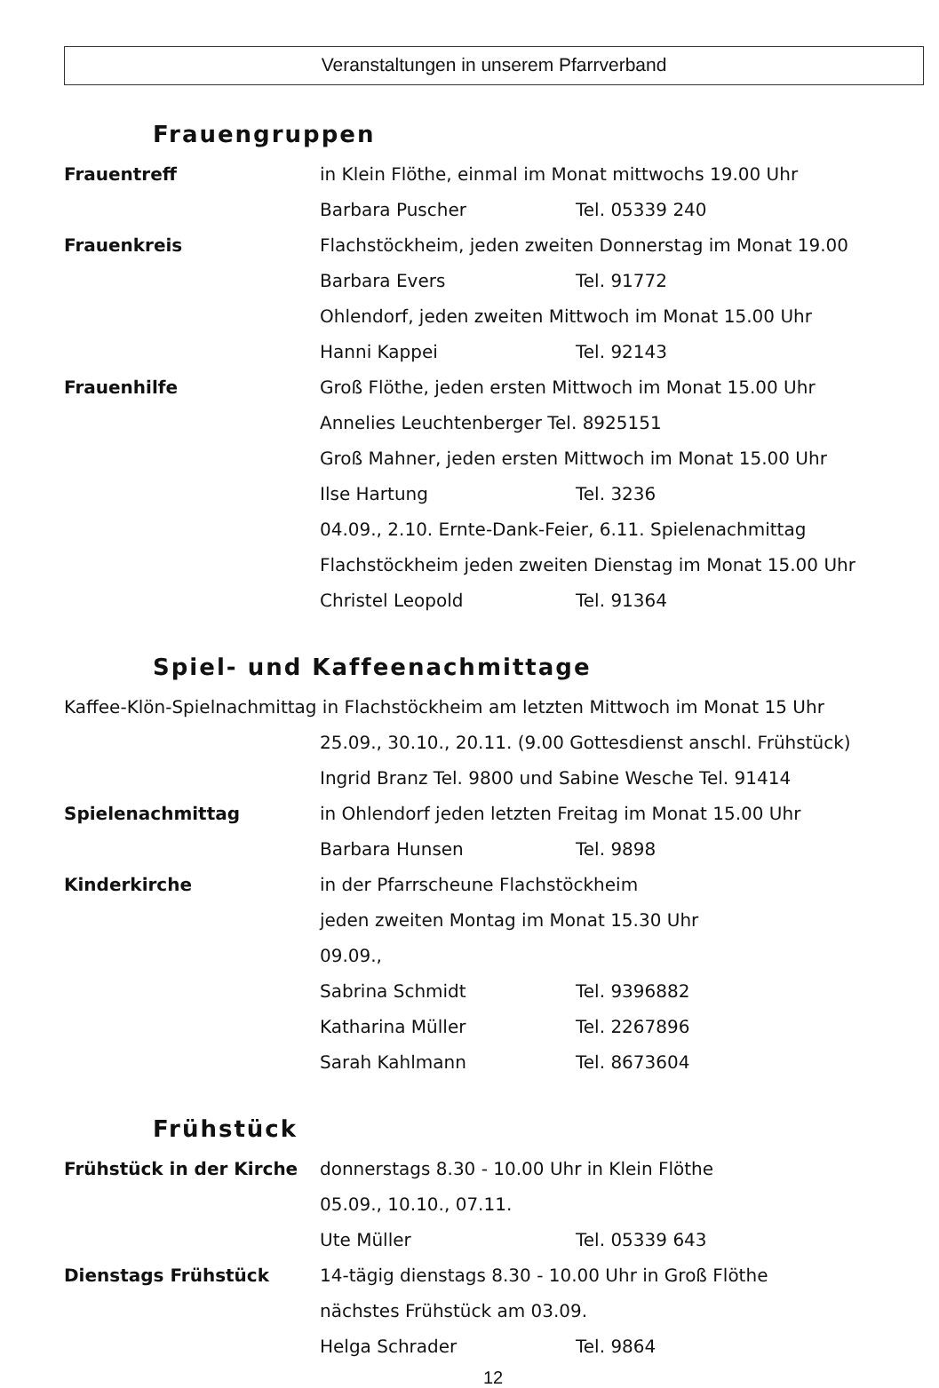Veranstaltungen in unserem Pfarrverband
Frauengruppen
Frauentreff in Klein Flöthe, einmal im Monat mittwochs 19.00 Uhr
Barbara Puscher Tel. 05339 240
Frauenkreis Flachstöckheim, jeden zweiten Donnerstag im Monat 19.00
Barbara Evers Tel. 91772
Ohlendorf, jeden zweiten Mittwoch im Monat 15.00 Uhr
Hanni Kappei Tel. 92143
Frauenhilfe Groß Flöthe, jeden ersten Mittwoch im Monat 15.00 Uhr
Annelies Leuchtenberger Tel. 8925151
Groß Mahner, jeden ersten Mittwoch im Monat 15.00 Uhr
Ilse Hartung Tel. 3236
04.09., 2.10. Ernte-Dank-Feier, 6.11. Spielenachmittag
Flachstöckheim jeden zweiten Dienstag im Monat 15.00 Uhr
Christel Leopold Tel. 91364
Spiel- und Kaffeenachmittage
Kaffee-Klön-Spielnachmittag in Flachstöckheim am letzten Mittwoch im Monat 15 Uhr
25.09., 30.10., 20.11. (9.00 Gottesdienst anschl. Frühstück)
Ingrid Branz Tel. 9800 und Sabine Wesche Tel. 91414
Spielenachmittag in Ohlendorf jeden letzten Freitag im Monat 15.00 Uhr
Barbara Hunsen Tel. 9898
Kinderkirche in der Pfarrscheune Flachstöckheim
jeden zweiten Montag im Monat 15.30 Uhr
09.09.,
Sabrina Schmidt Tel. 9396882
Katharina Müller Tel. 2267896
Sarah Kahlmann Tel. 8673604
Frühstück
Frühstück in der Kirche donnerstags 8.30 - 10.00 Uhr in Klein Flöthe
05.09., 10.10., 07.11.
Ute Müller Tel. 05339 643
Dienstags Frühstück 14-tägig dienstags 8.30 - 10.00 Uhr in Groß Flöthe
nächstes Frühstück am 03.09.
Helga Schrader Tel. 9864
12